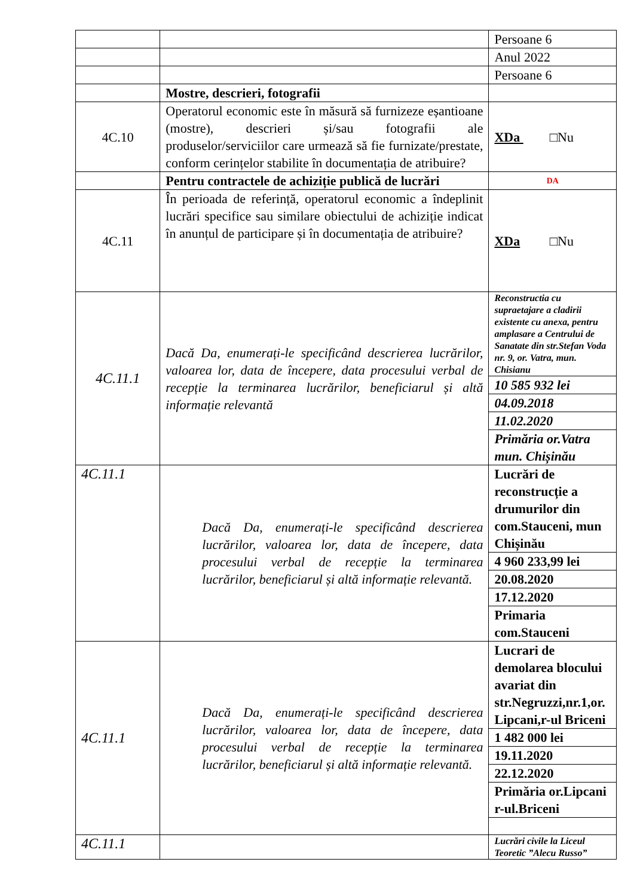| | | Persoane 6 |
| | | Anul 2022 |
| | | Persoane 6 |
| | Mostre, descrieri, fotografii | |
| 4C.10 | Operatorul economic este în măsură să furnizeze eșantioane (mostre), descrieri și/sau fotografii ale produselor/serviciilor care urmează să fie furnizate/prestate, conform cerințelor stabilite în documentația de atribuire? | XDa □Nu |
| | Pentru contractele de achiziție publică de lucrări | DA |
| 4C.11 | În perioada de referință, operatorul economic a îndeplinit lucrări specifice sau similare obiectului de achiziție indicat în anunțul de participare și în documentația de atribuire? | XDa □Nu |
| 4C.11.1 | Dacă Da, enumerați-le specificând descrierea lucrărilor, valoarea lor, data de începere, data procesului verbal de recepție la terminarea lucrărilor, beneficiarul și altă informație relevantă | / Reconstructia cu supraetajare a cladirii existente cu anexa, pentru amplasare a Centrului de Sanatate din str.Stefan Voda nr. 9, or. Vatra, mun. Chisianu / / 10 585 932 lei / / 04.09.2018 / / 11.02.2020 / / Primăria or.Vatra mun. Chișinău / |
| 4C.11.1 | Dacă Da, enumerați-le specificând descrierea lucrărilor, valoarea lor, data de începere, data procesului verbal de recepție la terminarea lucrărilor, beneficiarul și altă informație relevantă. | / Lucrări de reconstrucție a drumurilor din com.Stauceni, mun Chișinău / / 4 960 233,99 lei / / 20.08.2020 / / 17.12.2020 / / Primaria com.Stauceni / |
| 4C.11.1 | Dacă Da, enumerați-le specificând descrierea lucrărilor, valoarea lor, data de începere, data procesului verbal de recepție la terminarea lucrărilor, beneficiarul și altă informație relevantă. | / Lucrari de demolarea blocului avariat din str.Negruzzi,nr.1,or. Lipcani,r-ul Briceni / / 1 482 000 lei / / 19.11.2020 / / 22.12.2020 / / Primăria or.Lipcani r-ul.Briceni / |
| 4C.11.1 | | Lucrări civile la Liceul Teoretic ”Alecu Russo” |